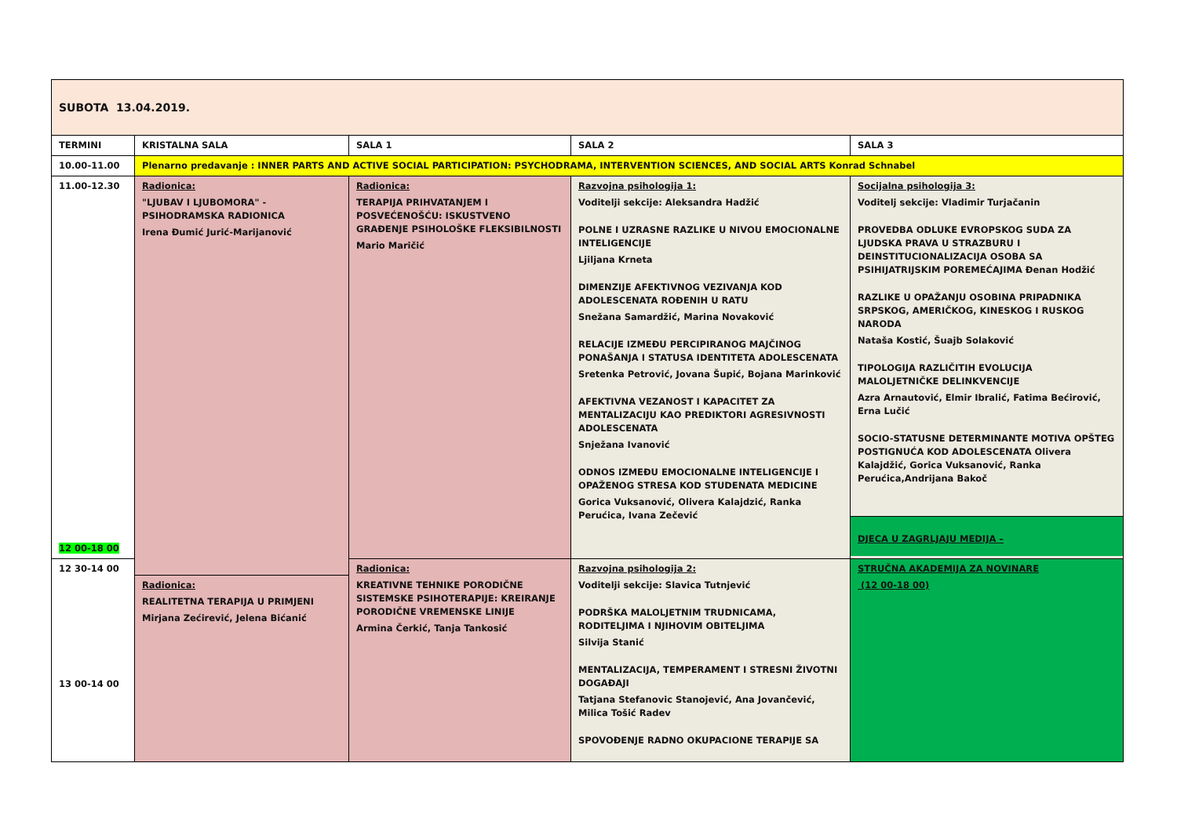| SUBOTA 13.04.2019. | | | | |
| TERMINI | KRISTALNA SALA | SALA 1 | SALA 2 | SALA 3 |
| 10.00-11.00 | Plenarno predavanje : INNER PARTS AND ACTIVE SOCIAL PARTICIPATION: PSYCHODRAMA, INTERVENTION SCIENCES, AND SOCIAL ARTS Konrad Schnabel | | | |
| 11.00-12.30 12 00-18 00 | Radionica: "LJUBAV I LJUBOMORA" - PSIHODRAMSKA RADIONICA Irena Đumić Jurić-Marijanović | Radionica: TERAPIJA PRIHVATANJEM I POSVEĆENOŠĆU: ISKUSTVENO GRAĐENJE PSIHOLOŠKE FLEKSIBILNOSTI Mario Maričić | Razvojna psihologija 1: Voditelji sekcije: Aleksandra Hadžić POLNE I UZRASNE RAZLIKE U NIVOU EMOCIONALNE INTELIGENCIJE Ljiljana Krneta DIMENZIJE AFEKTIVNOG VEZIVANJA KOD ADOLESCENATA ROĐENIH U RATU Snežana Samardžić, Marina Novaković RELACIJE IZMEĐU PERCIPIRANOG MAJČINOG PONAŠANJA I STATUSA IDENTITETA ADOLESCENATA Sretenka Petrović, Jovana Šupić, Bojana Marinković AFEKTIVNA VEZANOST I KAPACITET ZA MENTALIZACIJU KAO PREDIKTORI AGRESIVNOSTI ADOLESCENATA Snježana Ivanović ODNOS IZMEĐU EMOCIONALNE INTELIGENCIJE I OPAŽENOG STRESA KOD STUDENATA MEDICINE Gorica Vuksanović, Olivera Kalajdzić, Ranka Perućica, Ivana Zečević | Socijalna psihologija 3: Voditelj sekcije: Vladimir Turjačanin PROVEDBA ODLUKE EVROPSKOG SUDA ZA LJUDSKA PRAVA U STRAZBURU I DEINSTITUCIONALIZACIJA OSOBA SA PSIHIJATRIJSKIM POREMEĆAJIMA Đenan Hodžić RAZLIKE U OPAŽANJU OSOBINA PRIPADNIKA SRPSKOG, AMERIČKOG, KINESKOG I RUSKOG NARODA Nataša Kostić, Šuajb Solaković TIPOLOGIJA RAZLIČITIH EVOLUCIJA MALOLJETNIČKE DELINKVENCIJE Azra Arnautović, Elmir Ibralić, Fatima Bećirović, Erna Lučić SOCIO-STATUSNE DETERMINANTE MOTIVA OPŠTEG POSTIGNUĆA KOD ADOLESCENATA Olivera Kalajdžić, Gorica Vuksanović, Ranka Perućica,Andrijana Bakoč DJECA U ZAGRLJAJU MEDIJA – |
| 12 30-14 00 13 00-14 00 | Radionica: REALITETNA TERAPIJA U PRIMJENI Mirjana Zećirević, Jelena Bićanić | Radionica: KREATIVNE TEHNIKE PORODIČNE SISTEMSKE PSIHOTERAPIJE: KREIRANJE PORODIČNE VREMENSKE LINIJE Armina Čerkić, Tanja Tankosić | Razvojna psihologija 2: Voditelji sekcije: Slavica Tutnjević PODRŠKA MALOLJETNIM TRUDNICAMA, RODITELJIMA I NJIHOVIM OBITELJIMA Silvija Stanić MENTALIZACIJA, TEMPERAMENT I STRESNI ŽIVOTNI DOGAĐAJI Tatjana Stefanovic Stanojević, Ana Jovančević, Milica Tošić Radev SPOVOĐENJE RADNO OKUPACIONE TERAPIJE SA | STRUČNA AKADEMIJA ZA NOVINARE (12 00-18 00) |